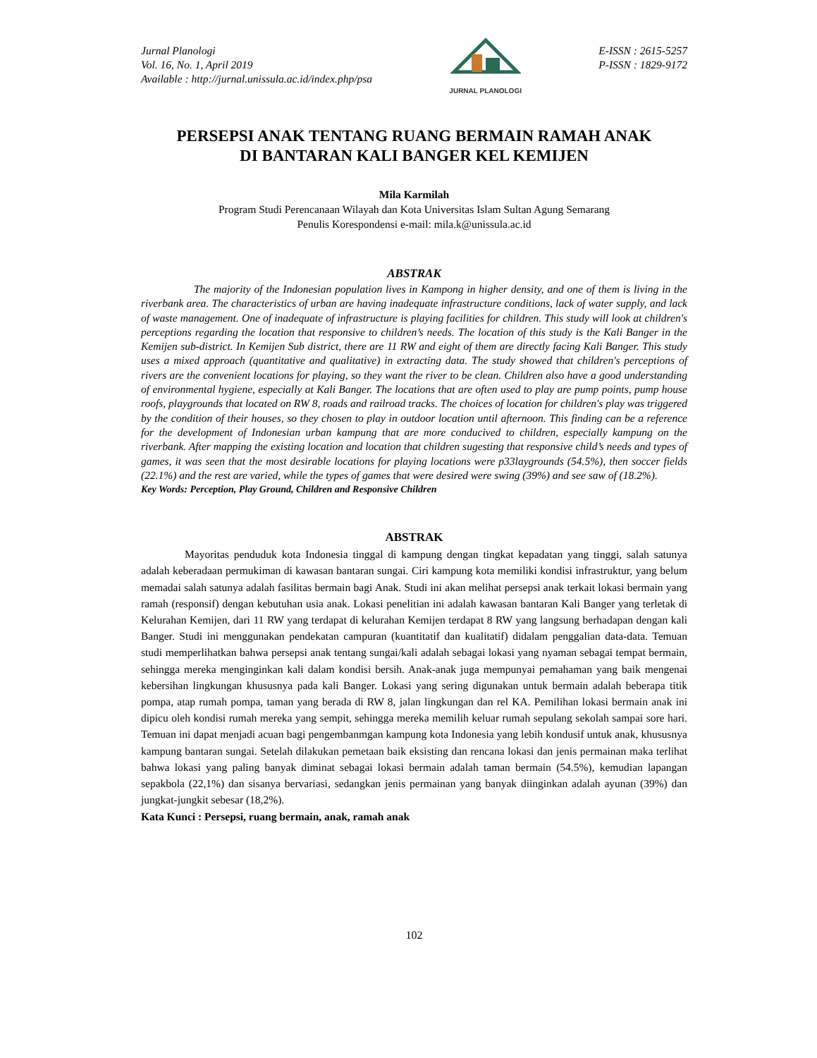Jurnal Planologi
Vol. 16, No. 1, April 2019
Available : http://jurnal.unissula.ac.id/index.php/psa
JURNAL PLANOLOGI
E-ISSN : 2615-5257
P-ISSN : 1829-9172
PERSEPSI ANAK TENTANG RUANG BERMAIN RAMAH ANAK
DI BANTARAN KALI BANGER KEL KEMIJEN
Mila Karmilah
Program Studi Perencanaan Wilayah dan Kota Universitas Islam Sultan Agung Semarang
Penulis Korespondensi e-mail: mila.k@unissula.ac.id
ABSTRAK
The majority of the Indonesian population lives in Kampong in higher density, and one of them is living in the riverbank area. The characteristics of urban are having inadequate infrastructure conditions, lack of water supply, and lack of waste management. One of inadequate of infrastructure is playing facilities for children. This study will look at children's perceptions regarding the location that responsive to children’s needs. The location of this study is the Kali Banger in the Kemijen sub-district. In Kemijen Sub district, there are 11 RW and eight of them are directly facing Kali Banger. This study uses a mixed approach (quantitative and qualitative) in extracting data. The study showed that children's perceptions of rivers are the convenient locations for playing, so they want the river to be clean. Children also have a good understanding of environmental hygiene, especially at Kali Banger. The locations that are often used to play are pump points, pump house roofs, playgrounds that located on RW 8, roads and railroad tracks. The choices of location for children's play was triggered by the condition of their houses, so they chosen to play in outdoor location until afternoon. This finding can be a reference for the development of Indonesian urban kampung that are more conducived to children, especially kampung on the riverbank. After mapping the existing location and location that children sugesting that responsive child’s needs and types of games, it was seen that the most desirable locations for playing locations were p33laygrounds (54.5%), then soccer fields (22.1%) and the rest are varied, while the types of games that were desired were swing (39%) and see saw of (18.2%).
Key Words: Perception, Play Ground, Children and Responsive Children
ABSTRAK
Mayoritas penduduk kota Indonesia tinggal di kampung dengan tingkat kepadatan yang tinggi, salah satunya adalah keberadaan permukiman di kawasan bantaran sungai. Ciri kampung kota memiliki kondisi infrastruktur, yang belum memadai salah satunya adalah fasilitas bermain bagi Anak. Studi ini akan melihat persepsi anak terkait lokasi bermain yang ramah (responsif) dengan kebutuhan usia anak. Lokasi penelitian ini adalah kawasan bantaran Kali Banger yang terletak di Kelurahan Kemijen, dari 11 RW yang terdapat di kelurahan Kemijen terdapat 8 RW yang langsung berhadapan dengan kali Banger. Studi ini menggunakan pendekatan campuran (kuantitatif dan kualitatif) didalam penggalian data-data. Temuan studi memperlihatkan bahwa persepsi anak tentang sungai/kali adalah sebagai lokasi yang nyaman sebagai tempat bermain, sehingga mereka menginginkan kali dalam kondisi bersih. Anak-anak juga mempunyai pemahaman yang baik mengenai kebersihan lingkungan khususnya pada kali Banger. Lokasi yang sering digunakan untuk bermain adalah beberapa titik pompa, atap rumah pompa, taman yang berada di RW 8, jalan lingkungan dan rel KA. Pemilihan lokasi bermain anak ini dipicu oleh kondisi rumah mereka yang sempit, sehingga mereka memilih keluar rumah sepulang sekolah sampai sore hari. Temuan ini dapat menjadi acuan bagi pengembanmgan kampung kota Indonesia yang lebih kondusif untuk anak, khususnya kampung bantaran sungai. Setelah dilakukan pemetaan baik eksisting dan rencana lokasi dan jenis permainan maka terlihat bahwa lokasi yang paling banyak diminat sebagai lokasi bermain adalah taman bermain (54.5%), kemudian lapangan sepakbola (22,1%) dan sisanya bervariasi, sedangkan jenis permainan yang banyak diinginkan adalah ayunan (39%) dan jungkat-jungkit sebesar (18,2%).
Kata Kunci : Persepsi, ruang bermain, anak, ramah anak
102